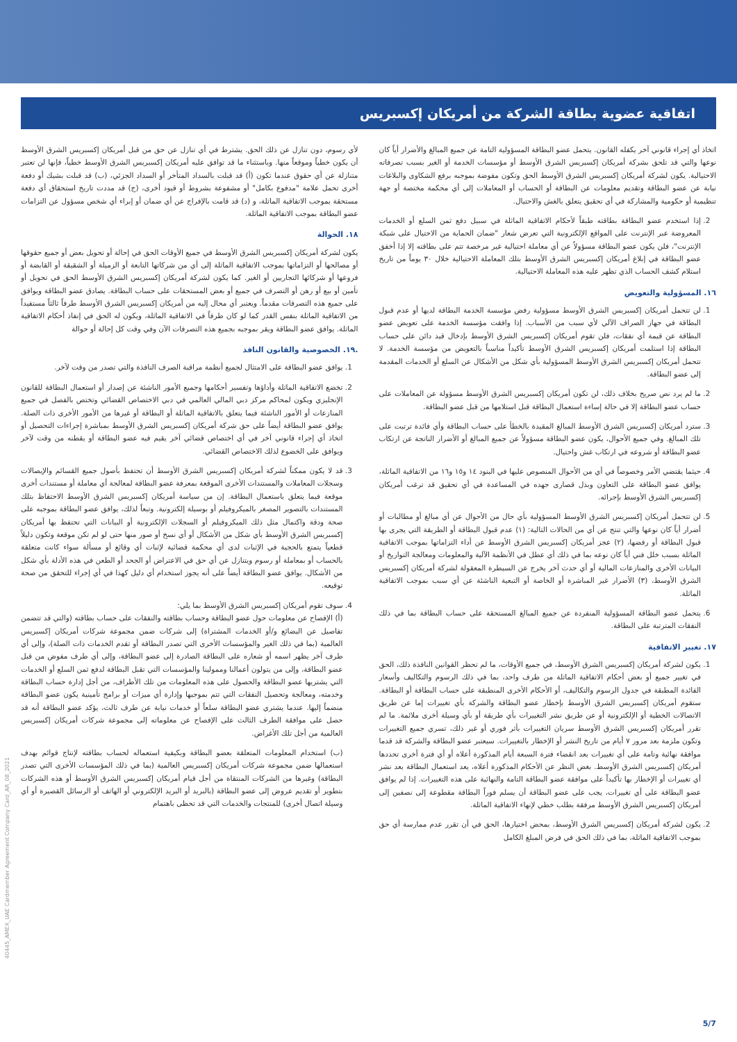اتفاقية عضوية بطاقة الشركة من أمريكان إكسبريس
اتخاذ أي إجراء قانوني آخر يكفله القانون. يتحمل عضو البطاقة المسؤولية التامة عن جميع المبالغ والأضرار أياً كان نوعها والتي قد تلحق بشركة أمريكان إكسبريس الشرق الأوسط أو مؤسسات الخدمة أو الغير بسبب تصرفاته الاحتيالية. يكون لشركة أمريكان إكسبريس الشرق الأوسط الحق وتكون مفوضة بموجبه برفع الشكاوى والبلاغات نيابة عن عضو البطاقة وتقديم معلومات عن البطاقة أو الحساب أو المعاملات إلى أي محكمة مختصة أو جهة تنظيمية أو حكومية والمشاركة في أي تحقيق يتعلق بالغش والاحتيال.
2. إذا استخدم عضو البطاقة بطاقته طبقاً لأحكام الاتفاقية الماثلة في سبيل دفع ثمن السلع أو الخدمات المعروضة عبر الإنترنت على المواقع الإلكترونية التي تعرض شعار "ضمان الحماية من الاحتيال على شبكة الإنترنت"، فلن يكون عضو البطاقة مسؤولاً عن أي معاملة احتيالية غير مرخصة تتم على بطاقته إلا إذا أخفق عضو البطاقة في إبلاغ أمريكان إكسبريس الشرق الأوسط بتلك المعاملة الاحتيالية خلال ٣٠ يوماً من تاريخ استلام كشف الحساب الذي تظهر عليه هذه المعاملة الاحتيالية.
١٦. المسؤولية والتعويض
1. لن تتحمل أمريكان إكسبريس الشرق الأوسط مسؤولية رفض مؤسسة الخدمة البطاقة لديها أو عدم قبول البطاقة في جهاز الصراف الآلي لأي سبب من الأسباب. إذا وافقت مؤسسة الخدمة على تعويض عضو البطاقة عن قيمة أي نفقات، فلن تقوم أمريكان إكسبريس الشرق الأوسط بإدخال قيد دائن على حساب البطاقة إذا استلمت أمريكان إكسبريس الشرق الأوسط تأكيداً مناسباً بالتعويض من مؤسسة الخدمة. لا تتحمل أمريكان إكسبريس الشرق الأوسط المسؤولية بأي شكل من الأشكال عن السلع أو الخدمات المقدمة إلى عضو البطاقة.
2. ما لم يرد نص صريح بخلاف ذلك، لن تكون أمريكان إكسبريس الشرق الأوسط مسؤولة عن المعاملات على حساب عضو البطاقة إلا في حالة إساءة استعمال البطاقة قبل استلامها من قبل عضو البطاقة.
3. سترد أمريكان إكسبريس الشرق الأوسط المبالغ المقيدة بالخطأ على حساب البطاقة وأي فائدة ترتبت على تلك المبالغ. وفي جميع الأحوال، يكون عضو البطاقة مسؤولاً عن جميع المبالغ أو الأضرار الناتجة عن ارتكاب عضو البطاقة أو شروعه في ارتكاب غش واحتيال.
4. حيثما يقتضي الأمر وخصوصاً في أي من الأحوال المنصوص عليها في البنود ١٤ و١٥ و١٦ من الاتفاقية الماثلة، يوافق عضو البطاقة على التعاون وبذل قصارى جهده في المساعدة في أي تحقيق قد ترغب أمريكان إكسبريس الشرق الأوسط بإجرائه.
5. لن تتحمل أمريكان إكسبريس الشرق الأوسط المسؤولية بأي حال من الأحوال عن أي مبالغ أو مطالبات أو أضرار أياً كان نوعها والتي تنتج عن أي من الحالات التالية: (١) عدم قبول البطاقة أو الطريقة التي يجرى بها قبول البطاقة أو رفضها، (٢) عجز أمريكان إكسبريس الشرق الأوسط عن أداء التزاماتها بموجب الاتفاقية الماثلة بسبب خلل فني أياً كان نوعه بما في ذلك أي عطل في الأنظمة الآلية والمعلومات ومعالجة التواريخ أو البيانات الأخرى والمنازعات المالية أو أي حدث آخر يخرج عن السيطرة المعقولة لشركة أمريكان إكسبريس الشرق الأوسط، (٣) الأضرار غير المباشرة أو الخاصة أو التبعية الناشئة عن أي سبب بموجب الاتفاقية الماثلة.
6. يتحمل عضو البطاقة المسؤولية المنفردة عن جميع المبالغ المستحقة على حساب البطاقة بما في ذلك النفقات المترتبة على البطاقة.
١٧. تغيير الاتفاقية
1. يكون لشركة أمريكان إكسبريس الشرق الأوسط، في جميع الأوقات، ما لم تحظر القوانين النافذة ذلك، الحق في تغيير جميع أو بعض أحكام الاتفاقية الماثلة من طرف واحد، بما في ذلك الرسوم والتكاليف وأسعار الفائدة المطبقة في جدول الرسوم والتكاليف، أو الأحكام الأخرى المنطبقة على حساب البطاقة أو البطاقة. ستقوم أمريكان إكسبريس الشرق الأوسط بإخطار عضو البطاقة والشركة بأي تغييرات إما عن طريق الاتصالات الخطية أو الإلكترونية أو عن طريق نشر التغييرات بأي طريقة أو بأي وسيلة أخرى ملائمة. ما لم تقرر أمريكان إكسبريس الشرق الأوسط سريان التغييرات بأثر فوري أو غير ذلك، تسري جميع التغييرات وتكون ملزمة بعد مرور ٧ أيام من تاريخ النشر أو الإخطار بالتغييرات. سيعتبر عضو البطاقة والشركة قد قدما موافقة نهائية وتامة على أي تغييرات بعد انقضاء فترة السبعة أيام المذكورة أعلاه أو أي فترة أخرى تحددها أمريكان إكسبريس الشرق الأوسط. بغض النظر عن الأحكام المذكورة أعلاه، يعد استعمال البطاقة بعد نشر أي تغييرات أو الإخطار بها تأكيداً على موافقة عضو البطاقة التامة والنهائية على هذه التغييرات. إذا لم يوافق عضو البطاقة على أي تغييرات، يجب على عضو البطاقة أن يسلم فوراً البطاقة مقطوعة إلى نصفين إلى أمريكان إكسبريس الشرق الأوسط مرفقة بطلب خطي لإنهاء الاتفاقية الماثلة.
2. يكون لشركة أمريكان إكسبريس الشرق الأوسط، بمحض اختيارها، الحق في أن تقرر عدم ممارسة أي حق بموجب الاتفاقية الماثلة، بما في ذلك الحق في فرض المبلغ الكامل
لأي رسوم، دون تنازل عن ذلك الحق. يشترط في أي تنازل عن حق من قبل أمريكان إكسبريس الشرق الأوسط أن يكون خطياً وموقعاً منها. وباستثناء ما قد توافق عليه أمريكان إكسبريس الشرق الأوسط خطياً، فإنها لن تعتبر متنازلة عن أي حقوق عندما تكون (أ) قد قبلت بالسداد المتأخر أو السداد الجزئي، (ب) قد قبلت بشيك أو دفعة أخرى تحمل علامة "مدفوع بكامل" أو مشفوعة بشروط أو قيود أخرى، (ج) قد مددت تاريخ استحقاق أي دفعة مستحقة بموجب الاتفاقية الماثلة، و (د) قد قامت بالإفراج عن أي ضمان أو إبراء أي شخص مسؤول عن التزامات عضو البطاقة بموجب الاتفاقية الماثلة.
١٨. الحوالة
يكون لشركة أمريكان إكسبريس الشرق الأوسط في جميع الأوقات الحق في إحالة أو تحويل بعض أو جميع حقوقها أو مصالحها أو التزاماتها بموجب الاتفاقية الماثلة إلى أي من شركاتها التابعة أو الزميلة أو الشقيقة أو القابضة أو فروعها أو شركائها التجاريين أو الغير. كما يكون لشركة أمريكان إكسبريس الشرق الأوسط الحق في تحويل أو تأمين أو بيع أو رهن أو التصرف في جميع أو بعض المستحقات على حساب البطاقة. يصادق عضو البطاقة ويوافق على جميع هذه التصرفات مقدماً. ويعتبر أي محال إليه من أمريكان إكسبريس الشرق الأوسط طرفاً ثالثاً مستفيداً من الاتفاقية الماثلة بنفس القدر كما لو كان طرفاً في الاتفاقية الماثلة، ويكون له الحق في إنفاذ أحكام الاتفاقية الماثلة. يوافق عضو البطاقة ويقر بموجبه بجميع هذه التصرفات الآن وفي وقت كل إحالة أو حوالة
.١٩. الخصوصية والقانون النافذ
1. يوافق عضو البطاقة على الامتثال لجميع أنظمة مراقبة الصرف النافذة والتي تصدر من وقت لآخر.
2. تخضع الاتفاقية الماثلة وأداؤها وتفسير أحكامها وجميع الأمور الناشئة عن إصدار أو استعمال البطاقة للقانون الإنجليزي ويكون لمحاكم مركز دبي المالي العالمي في دبي الاختصاص القضائي وتختص بالفصل في جميع المنازعات أو الأمور الناشئة فيما يتعلق بالاتفاقية الماثلة أو البطاقة أو غيرها من الأمور الأخرى ذات الصلة. يوافق عضو البطاقة أيضاً على حق شركة أمريكان إكسبريس الشرق الأوسط بمباشرة إجراءات التحصيل أو اتخاذ أي إجراء قانوني آخر في أي اختصاص قضائي آخر يقيم فيه عضو البطاقة أو يقطنه من وقت لآخر ويوافق على الخضوع لذلك الاختصاص القضائي.
3. قد لا يكون ممكناً لشركة أمريكان إكسبريس الشرق الأوسط أن تحتفظ بأصول جميع القسائم والإيصالات وسجلات المعاملات والمستندات الأخرى الموقعة بمعرفة عضو البطاقة لمعالجة أي معاملة أو مستندات أخرى موقعة فيما يتعلق باستعمال البطاقة. إن من سياسة أمريكان إكسبريس الشرق الأوسط الاحتفاظ بتلك المستندات بالتصوير المصغر بالميكروفيلم أو بوسيلة إلكترونية. وتبعاً لذلك، يوافق عضو البطاقة بموجبه على صحة ودقة واكتمال مثل ذلك الميكروفيلم أو السجلات الإلكترونية أو البيانات التي تحتفظ بها أمريكان إكسبريس الشرق الأوسط بأي شكل من الأشكال أو أي نسخ أو صور منها حتى لو لم تكن موقعة وتكون دليلاً قطعياً يتمتع بالحجية في الإثبات لدى أي محكمة قضائية لإثبات أي وقائع أو مسألة سواء كانت متعلقة بالحساب أو بمعاملة أو رسوم ويتنازل عن أي حق في الاعتراض أو الجحد أو الطعن في هذه الأدلة بأي شكل من الأشكال. يوافق عضو البطاقة أيضاً على أنه يجوز استخدام أي دليل كهذا في أي إجراء للتحقق من صحة توقيعه.
4. سوف تقوم أمريكان إكسبريس الشرق الأوسط بما يلي:
(أ) الإفصاح عن معلومات حول عضو البطاقة وحساب بطاقته والنفقات على حساب بطاقته (والتي قد تتضمن تفاصيل عن البضائع و/أو الخدمات المشتراة) إلى شركات ضمن مجموعة شركات أمريكان إكسبريس العالمية (بما في ذلك الغير والمؤسسات الأخرى التي تصدر البطاقة أو تقدم الخدمات ذات الصلة)، وإلى أي طرف آخر يظهر اسمه أو شعاره على البطاقة الصادرة إلى عضو البطاقة، وإلى أي طرف مفوض من قبل عضو البطاقة، وإلى من يتولون أعمالنا وممولينا والمؤسسات التي تقبل البطاقة لدفع ثمن السلع أو الخدمات التي يشتريها عضو البطاقة والحصول على هذه المعلومات من تلك الأطراف، من أجل إدارة حساب البطاقة وخدمته، ومعالجة وتحصيل النفقات التي تتم بموجبها وإدارة أي ميزات أو برامج تأمينية يكون عضو البطاقة منضماً إليها. عندما يشتري عضو البطاقة سلعاً أو خدمات نيابة عن طرف ثالث، يؤكد عضو البطاقة أنه قد حصل على موافقة الطرف الثالث على الإفصاح عن معلوماته إلى مجموعة شركات أمريكان إكسبريس العالمية من أجل تلك الأغراض.
(ب) استخدام المعلومات المتعلقة بعضو البطاقة وبكيفية استعماله لحساب بطاقته لإنتاج قوائم بهدف استعمالها ضمن مجموعة شركات أمريكان إكسبريس العالمية (بما في ذلك المؤسسات الأخرى التي تصدر البطاقة) وغيرها من الشركات المنتقاة من أجل قيام أمريكان إكسبريس الشرق الأوسط أو هذه الشركات بتطوير أو تقديم عروض إلى عضو البطاقة (بالبريد أو البريد الإلكتروني أو الهاتف أو الرسائل القصيرة أو أي وسيلة اتصال أخرى) للمنتجات والخدمات التي قد تحظى باهتمام
40445_AMEX_UAE Cardmember Agreement Company Card_AR_08_2021
5/7